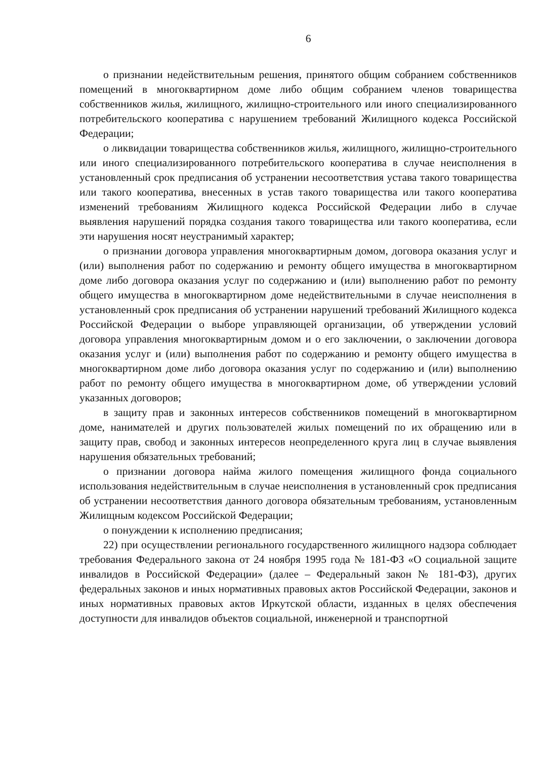6
о признании недействительным решения, принятого общим собранием собственников помещений в многоквартирном доме либо общим собранием членов товарищества собственников жилья, жилищного, жилищно-строительного или иного специализированного потребительского кооператива с нарушением требований Жилищного кодекса Российской Федерации;
о ликвидации товарищества собственников жилья, жилищного, жилищно-строительного или иного специализированного потребительского кооператива в случае неисполнения в установленный срок предписания об устранении несоответствия устава такого товарищества или такого кооператива, внесенных в устав такого товарищества или такого кооператива изменений требованиям Жилищного кодекса Российской Федерации либо в случае выявления нарушений порядка создания такого товарищества или такого кооператива, если эти нарушения носят неустранимый характер;
о признании договора управления многоквартирным домом, договора оказания услуг и (или) выполнения работ по содержанию и ремонту общего имущества в многоквартирном доме либо договора оказания услуг по содержанию и (или) выполнению работ по ремонту общего имущества в многоквартирном доме недействительными в случае неисполнения в установленный срок предписания об устранении нарушений требований Жилищного кодекса Российской Федерации о выборе управляющей организации, об утверждении условий договора управления многоквартирным домом и о его заключении, о заключении договора оказания услуг и (или) выполнения работ по содержанию и ремонту общего имущества в многоквартирном доме либо договора оказания услуг по содержанию и (или) выполнению работ по ремонту общего имущества в многоквартирном доме, об утверждении условий указанных договоров;
в защиту прав и законных интересов собственников помещений в многоквартирном доме, нанимателей и других пользователей жилых помещений по их обращению или в защиту прав, свобод и законных интересов неопределенного круга лиц в случае выявления нарушения обязательных требований;
о признании договора найма жилого помещения жилищного фонда социального использования недействительным в случае неисполнения в установленный срок предписания об устранении несоответствия данного договора обязательным требованиям, установленным Жилищным кодексом Российской Федерации;
о понуждении к исполнению предписания;
22) при осуществлении регионального государственного жилищного надзора соблюдает требования Федерального закона от 24 ноября 1995 года № 181-ФЗ «О социальной защите инвалидов в Российской Федерации» (далее – Федеральный закон № 181-ФЗ), других федеральных законов и иных нормативных правовых актов Российской Федерации, законов и иных нормативных правовых актов Иркутской области, изданных в целях обеспечения доступности для инвалидов объектов социальной, инженерной и транспортной